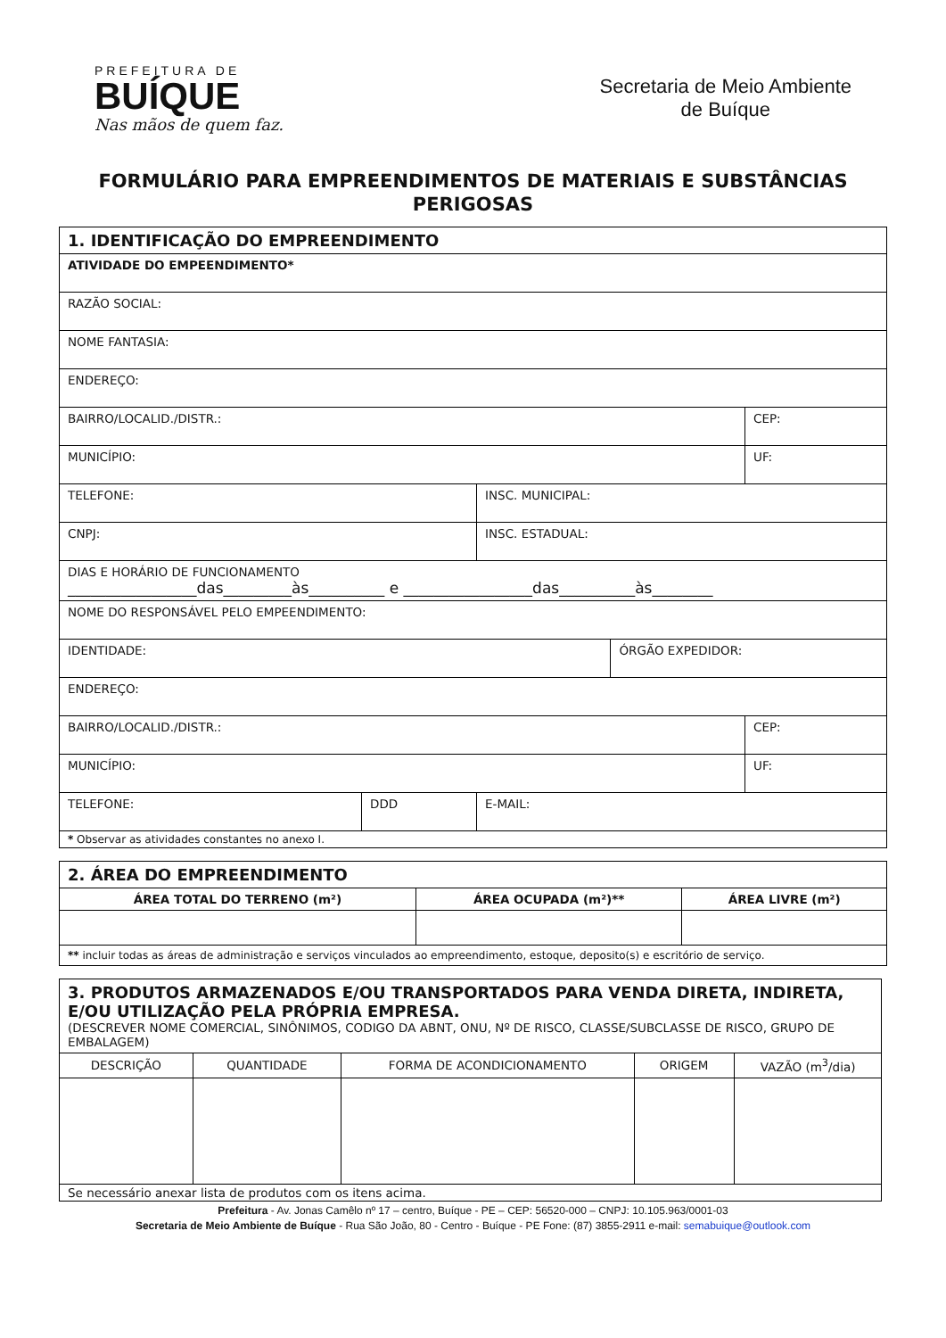PREFEITURA DE
BUÍQUE
Nas mãos de quem faz.
Secretaria de Meio Ambiente
de Buíque
FORMULÁRIO PARA EMPREENDIMENTOS DE MATERIAIS E SUBSTÂNCIAS PERIGOSAS
| 1. IDENTIFICAÇÃO DO EMPREENDIMENTO | | | | |
| ATIVIDADE DO EMPEENDIMENTO* | | | | |
| RAZÃO SOCIAL: | | | | |
| NOME FANTASIA: | | | | |
| ENDEREÇO: | | | | |
| BAIRRO/LOCALID./DISTR.: | | | | CEP: |
| MUNICÍPIO: | | | | UF: |
| TELEFONE: | | INSC. MUNICIPAL: | | |
| CNPJ: | | INSC. ESTADUAL: | | |
| DIAS E HORÁRIO DE FUNCIONAMENTO _________________das_________às__________ e _________________das__________às________ | | | | |
| NOME DO RESPONSÁVEL PELO EMPEENDIMENTO: | | | | |
| IDENTIDADE: | | | ÓRGÃO EXPEDIDOR: | |
| ENDEREÇO: | | | | |
| BAIRRO/LOCALID./DISTR.: | | | | CEP: |
| MUNICÍPIO: | | | | UF: |
| TELEFONE: | DDD | E-MAIL: | | |
| * Observar as atividades constantes no anexo I. | | | | |
| 2. ÁREA DO EMPREENDIMENTO | | |
| ÁREA TOTAL DO TERRENO (m²) | ÁREA OCUPADA (m²)** | ÁREA LIVRE (m²) |
| ** incluir todas as áreas de administração e serviços vinculados ao empreendimento, estoque, deposito(s) e escritório de serviço. | | |
| 3. PRODUTOS ARMAZENADOS E/OU TRANSPORTADOS PARA VENDA DIRETA, INDIRETA, E/OU UTILIZAÇÃO PELA PRÓPRIA EMPRESA. (DESCREVER NOME COMERCIAL, SINÔNIMOS, CODIGO DA ABNT, ONU, Nº DE RISCO, CLASSE/SUBCLASSE DE RISCO, GRUPO DE EMBALAGEM) | | | | |
| DESCRIÇÃO | QUANTIDADE | FORMA DE ACONDICIONAMENTO | ORIGEM | VAZÃO (m<sup>3</sup>/dia) |
| Se necessário anexar lista de produtos com os itens acima. | | | | |
Prefeitura - Av. Jonas Camêlo nº 17 – centro, Buíque - PE – CEP: 56520-000 – CNPJ: 10.105.963/0001-03
Secretaria de Meio Ambiente de Buíque - Rua São João, 80 - Centro - Buíque - PE Fone: (87) 3855-2911 e-mail: semabuique@outlook.com